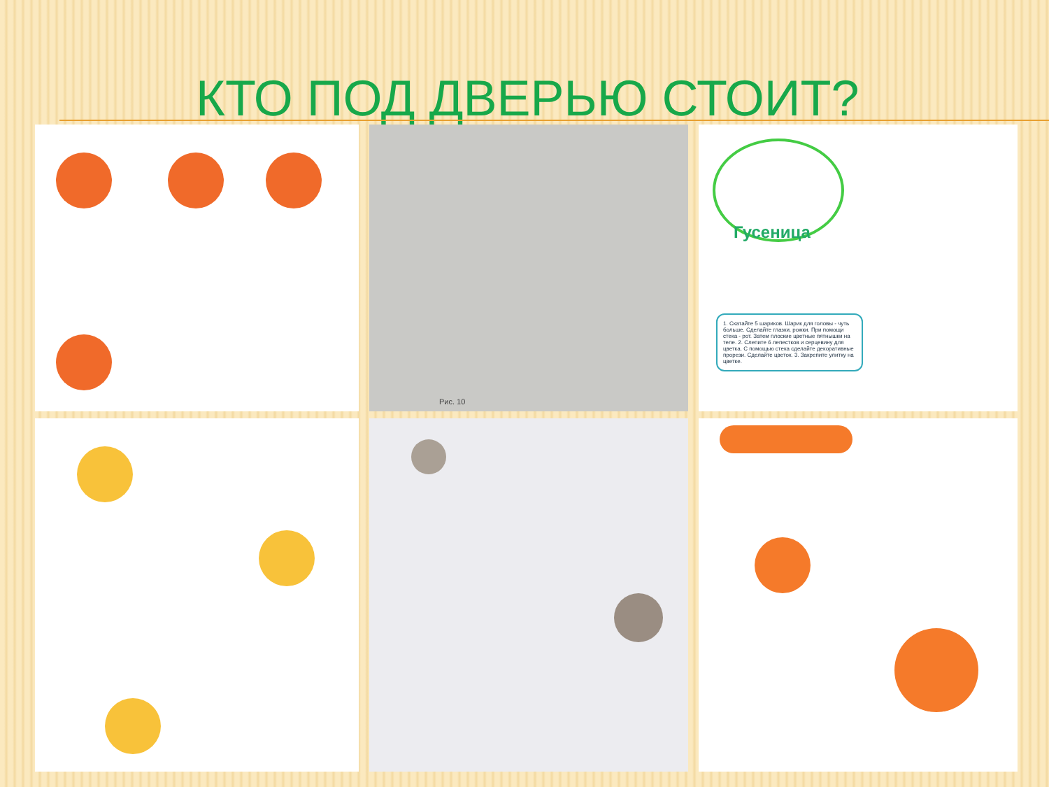КТО ПОД ДВЕРЬЮ СТОИТ?
Рис. 10
Гусеница
1. Скатайте 5 шариков. Шарик для головы - чуть больше. Сделайте глазки, рожки. При помощи стека - рот. Затем плоские цветные пятнышки на теле. 2. Слепите 6 лепестков и серцевину для цветка. С помощью стека сделайте декоративные прорези. Сделайте цветок. 3. Закрепите улитку на цветке.